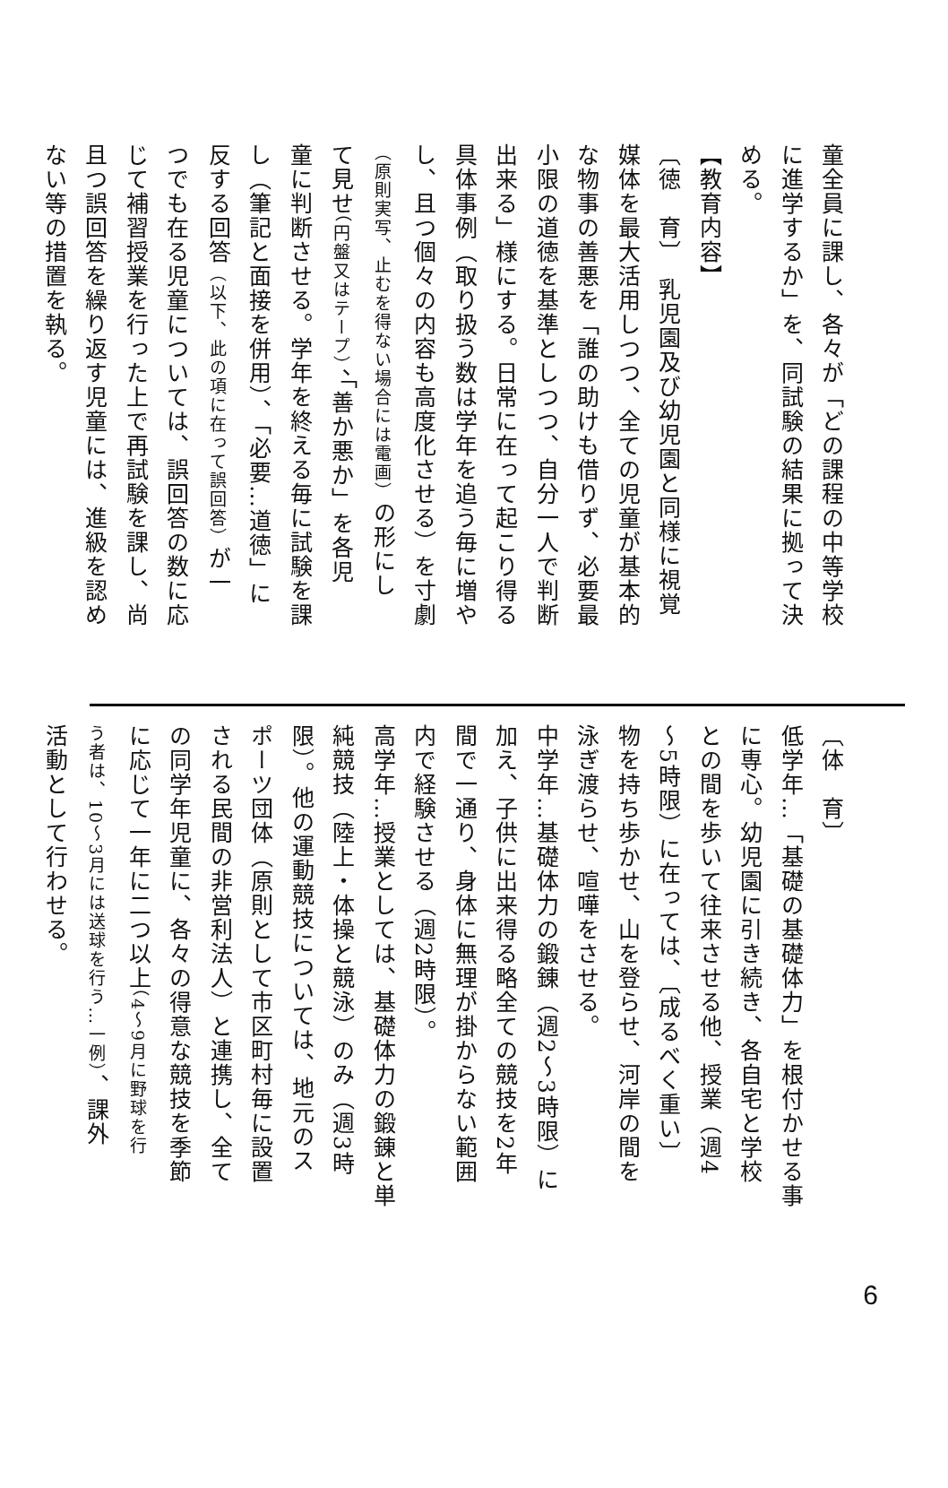童全員に課し、各々が「どの課程の中等学校
に進学するか」を、同試験の結果に拠って決
める。
【教育内容】
〔徳　育〕　乳児園及び幼児園と同様に視覚
媒体を最大活用しつつ、全ての児童が基本的
な物事の善悪を「誰の助けも借りず、必要最
小限の道徳を基準としつつ、自分一人で判断
出来る」様にする。日常に在って起こり得る
具体事例（取り扱う数は学年を追う毎に増や
し、且つ個々の内容も高度化させる）を寸劇
（原則実写、止むを得ない場合には電画）の形にし
て見せ（円盤又はテープ）、「善か悪か」を各児
童に判断させる。学年を終える毎に試験を課
し（筆記と面接を併用）、「必要…道徳」に
反する回答（以下、此の項に在って誤回答）が一
つでも在る児童については、誤回答の数に応
じて補習授業を行った上で再試験を課し、尚
且つ誤回答を繰り返す児童には、進級を認め
ない等の措置を執る。
〔体　育〕
低学年…「基礎の基礎体力」を根付かせる事
に専心。幼児園に引き続き、各自宅と学校
との間を歩いて往来させる他、授業（週4
～5時限）に在っては、〔成るべく重い〕
物を持ち歩かせ、山を登らせ、河岸の間を
泳ぎ渡らせ、喧嘩をさせる。
中学年…基礎体力の鍛錬（週2～3時限）に
加え、子供に出来得る略全ての競技を2年
間で一通り、身体に無理が掛からない範囲
内で経験させる（週2時限）。
高学年…授業としては、基礎体力の鍛錬と単
純競技（陸上・体操と競泳）のみ（週3時
限）。他の運動競技については、地元のス
ポーツ団体（原則として市区町村毎に設置
される民間の非営利法人）と連携し、全て
の同学年児童に、各々の得意な競技を季節
に応じて一年に二つ以上（4～9月に野球を行
う者は、10～3月には送球を行う…一例）、課外
活動として行わせる。
6